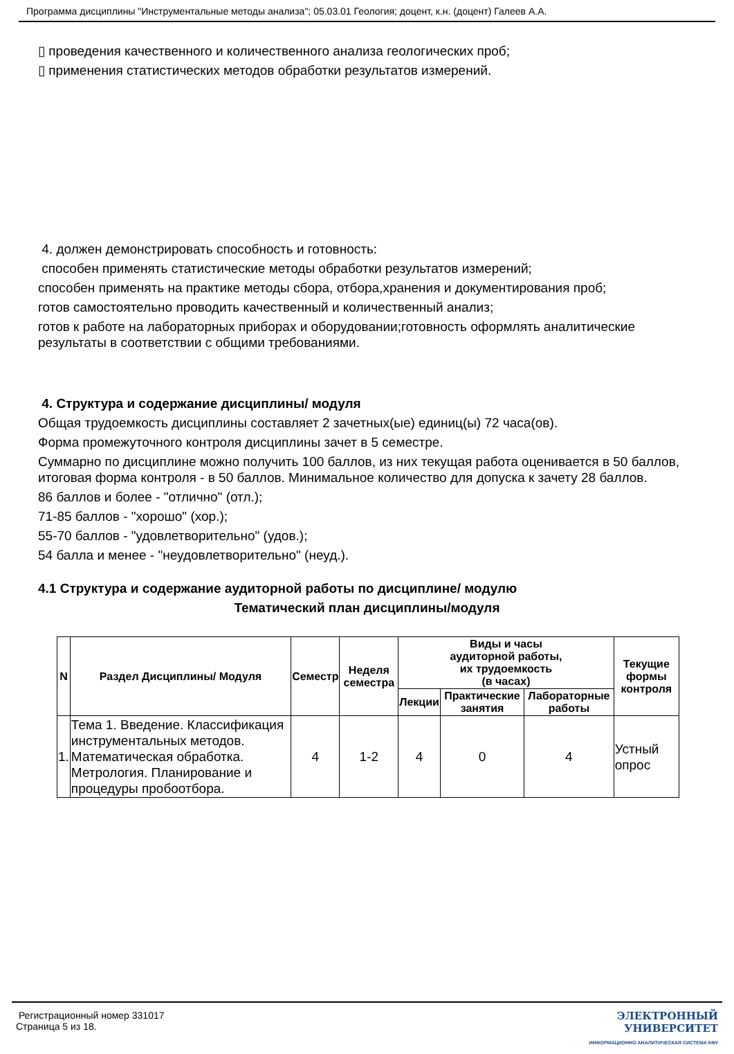Программа дисциплины "Инструментальные методы анализа"; 05.03.01 Геология; доцент, к.н. (доцент) Галеев А.А.
▯ проведения качественного и количественного анализа геологических проб;
▯ применения статистических методов обработки результатов измерений.
4. должен демонстрировать способность и готовность:
способен применять статистические методы обработки результатов измерений;
способен применять на практике методы сбора, отбора,хранения и документирования проб;
готов самостоятельно проводить качественный и количественный анализ;
готов к работе на лабораторных приборах и оборудовании;готовность оформлять аналитические результаты в соответствии с общими требованиями.
4. Структура и содержание дисциплины/ модуля
Общая трудоемкость дисциплины составляет 2 зачетных(ые) единиц(ы) 72 часа(ов).
Форма промежуточного контроля дисциплины зачет в 5 семестре.
Суммарно по дисциплине можно получить 100 баллов, из них текущая работа оценивается в 50 баллов, итоговая форма контроля - в 50 баллов. Минимальное количество для допуска к зачету 28 баллов.
86 баллов и более - "отлично" (отл.);
71-85 баллов - "хорошо" (хор.);
55-70 баллов - "удовлетворительно" (удов.);
54 балла и менее - "неудовлетворительно" (неуд.).
4.1 Структура и содержание аудиторной работы по дисциплине/ модулю
Тематический план дисциплины/модуля
| N | Раздел Дисциплины/ Модуля | Семестр | Неделя семестра | Виды и часы аудиторной работы, их трудоемкость (в часах) | | | Текущие формы контроля |
| --- | --- | --- | --- | --- | --- | --- | --- |
| | | | | Лекции | Практические занятия | Лабораторные работы | |
| 1. | Тема 1. Введение. Классификация инструментальных методов. Математическая обработка. Метрология. Планирование и процедуры пробоотбора. | 4 | 1-2 | 4 | 0 | 4 | Устный опрос |
Регистрационный номер 331017
Страница 5 из 18.
ЭЛЕКТРОННЫЙ
УНИВЕРСИТЕТ
ИНФОРМАЦИОННО АНАЛИТИЧЕСКАЯ СИСТЕМА КФУ